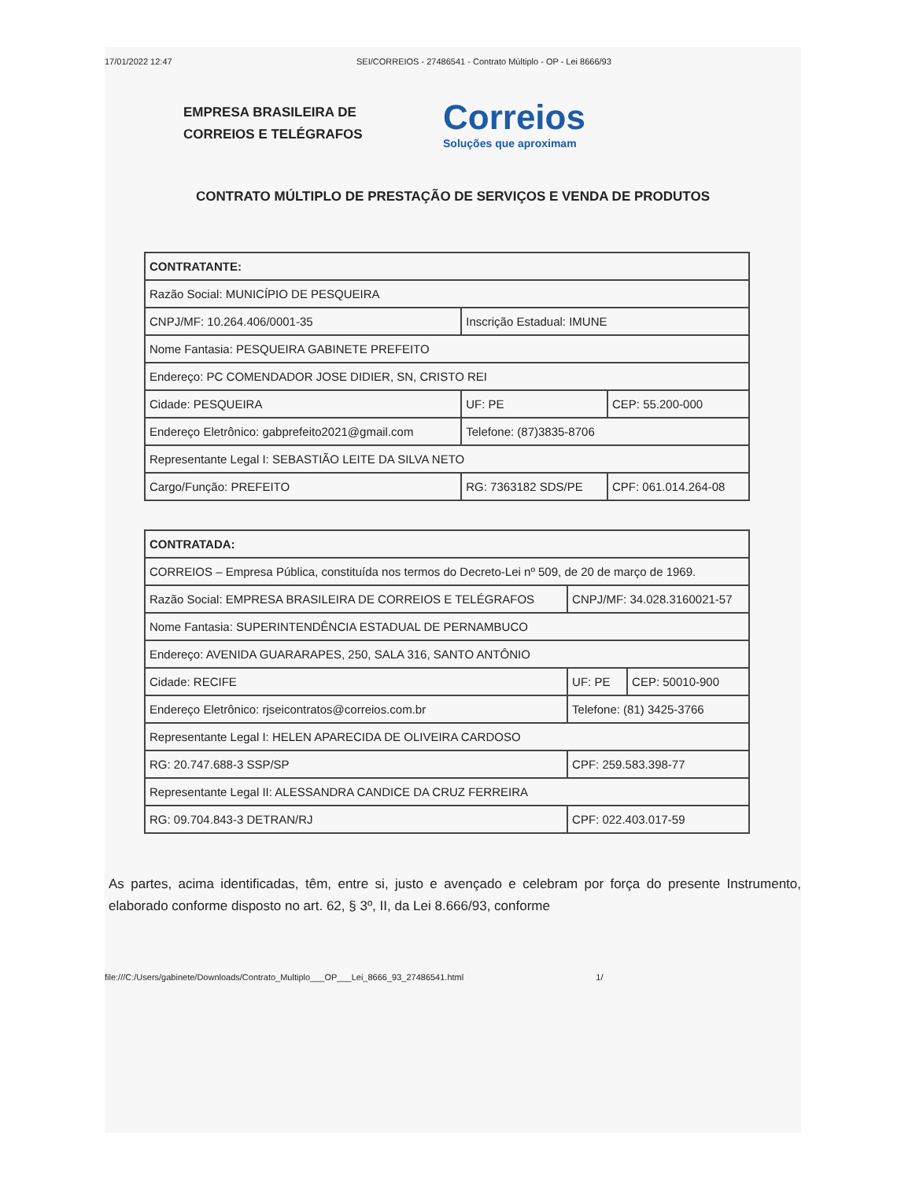17/01/2022 12:47 SEI/CORREIOS - 27486541 - Contrato Múltiplo - OP - Lei 8666/93
EMPRESA BRASILEIRA DE
CORREIOS E TELÉGRAFOS
Correios
Soluções que aproximam
CONTRATO MÚLTIPLO DE PRESTAÇÃO DE SERVIÇOS E VENDA DE PRODUTOS
| CONTRATANTE: | | |
| Razão Social: MUNICÍPIO DE PESQUEIRA | | |
| CNPJ/MF: 10.264.406/0001-35 | Inscrição Estadual: IMUNE | |
| Nome Fantasia: PESQUEIRA GABINETE PREFEITO | | |
| Endereço: PC COMENDADOR JOSE DIDIER, SN, CRISTO REI | | |
| Cidade: PESQUEIRA | UF: PE | CEP: 55.200-000 |
| Endereço Eletrônico: gabprefeito2021@gmail.com | Telefone: (87)3835-8706 | |
| Representante Legal I: SEBASTIÃO LEITE DA SILVA NETO | | |
| Cargo/Função: PREFEITO | RG: 7363182 SDS/PE | CPF: 061.014.264-08 |
| CONTRATADA: | | |
| CORREIOS – Empresa Pública, constituída nos termos do Decreto-Lei nº 509, de 20 de março de 1969. | | |
| Razão Social: EMPRESA BRASILEIRA DE CORREIOS E TELÉGRAFOS | CNPJ/MF: 34.028.3160021-57 | |
| Nome Fantasia: SUPERINTENDÊNCIA ESTADUAL DE PERNAMBUCO | | |
| Endereço: AVENIDA GUARARAPES, 250, SALA 316, SANTO ANTÔNIO | | |
| Cidade: RECIFE | UF: PE | CEP: 50010-900 |
| Endereço Eletrônico: rjseicontratos@correios.com.br | Telefone: (81) 3425-3766 | |
| Representante Legal I: HELEN APARECIDA DE OLIVEIRA CARDOSO | | |
| RG: 20.747.688-3 SSP/SP | CPF: 259.583.398-77 | |
| Representante Legal II: ALESSANDRA CANDICE DA CRUZ FERREIRA | | |
| RG: 09.704.843-3 DETRAN/RJ | CPF: 022.403.017-59 | |
As partes, acima identificadas, têm, entre si, justo e avençado e celebram por força do presente Instrumento, elaborado conforme disposto no art. 62, § 3º, II, da Lei 8.666/93, conforme
file:///C:/Users/gabinete/Downloads/Contrato_Multiplo___OP___Lei_8666_93_27486541.html 1/